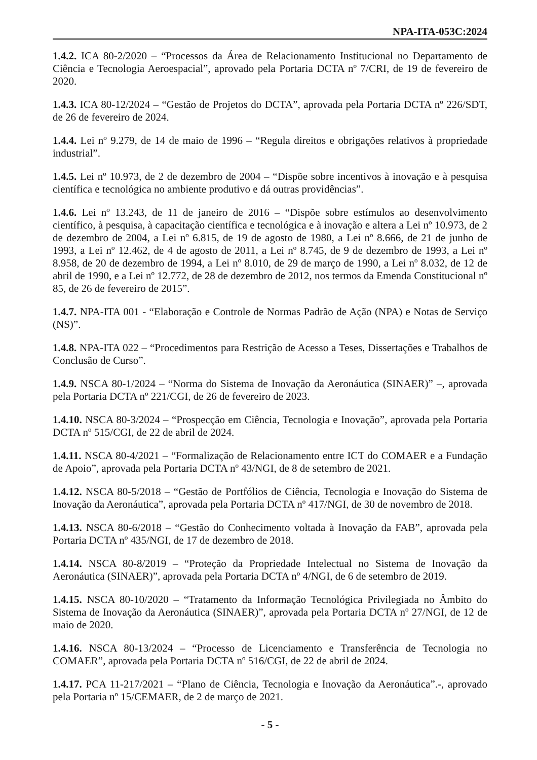NPA-ITA-053C:2024
1.4.2. ICA 80-2/2020 – “Processos da Área de Relacionamento Institucional no Departamento de Ciência e Tecnologia Aeroespacial”, aprovado pela Portaria DCTA nº 7/CRI, de 19 de fevereiro de 2020.
1.4.3. ICA 80-12/2024 – “Gestão de Projetos do DCTA”, aprovada pela Portaria DCTA nº 226/SDT, de 26 de fevereiro de 2024.
1.4.4. Lei nº 9.279, de 14 de maio de 1996 – “Regula direitos e obrigações relativos à propriedade industrial”.
1.4.5. Lei nº 10.973, de 2 de dezembro de 2004 – “Dispõe sobre incentivos à inovação e à pesquisa científica e tecnológica no ambiente produtivo e dá outras providências”.
1.4.6. Lei nº 13.243, de 11 de janeiro de 2016 – “Dispõe sobre estímulos ao desenvolvimento científico, à pesquisa, à capacitação científica e tecnológica e à inovação e altera a Lei nº 10.973, de 2 de dezembro de 2004, a Lei nº 6.815, de 19 de agosto de 1980, a Lei nº 8.666, de 21 de junho de 1993, a Lei nº 12.462, de 4 de agosto de 2011, a Lei nº 8.745, de 9 de dezembro de 1993, a Lei nº 8.958, de 20 de dezembro de 1994, a Lei nº 8.010, de 29 de março de 1990, a Lei nº 8.032, de 12 de abril de 1990, e a Lei nº 12.772, de 28 de dezembro de 2012, nos termos da Emenda Constitucional nº 85, de 26 de fevereiro de 2015”.
1.4.7. NPA-ITA 001 - “Elaboração e Controle de Normas Padrão de Ação (NPA) e Notas de Serviço (NS)”.
1.4.8. NPA-ITA 022 – “Procedimentos para Restrição de Acesso a Teses, Dissertações e Trabalhos de Conclusão de Curso”.
1.4.9. NSCA 80-1/2024 – “Norma do Sistema de Inovação da Aeronáutica (SINAER)” –, aprovada pela Portaria DCTA nº 221/CGI, de 26 de fevereiro de 2023.
1.4.10. NSCA 80-3/2024 – “Prospecção em Ciência, Tecnologia e Inovação”, aprovada pela Portaria DCTA nº 515/CGI, de 22 de abril de 2024.
1.4.11. NSCA 80-4/2021 – “Formalização de Relacionamento entre ICT do COMAER e a Fundação de Apoio”, aprovada pela Portaria DCTA nº 43/NGI, de 8 de setembro de 2021.
1.4.12. NSCA 80-5/2018 – “Gestão de Portfólios de Ciência, Tecnologia e Inovação do Sistema de Inovação da Aeronáutica”, aprovada pela Portaria DCTA nº 417/NGI, de 30 de novembro de 2018.
1.4.13. NSCA 80-6/2018 – “Gestão do Conhecimento voltada à Inovação da FAB”, aprovada pela Portaria DCTA nº 435/NGI, de 17 de dezembro de 2018.
1.4.14. NSCA 80-8/2019 – “Proteção da Propriedade Intelectual no Sistema de Inovação da Aeronáutica (SINAER)”, aprovada pela Portaria DCTA nº 4/NGI, de 6 de setembro de 2019.
1.4.15. NSCA 80-10/2020 – “Tratamento da Informação Tecnológica Privilegiada no Âmbito do Sistema de Inovação da Aeronáutica (SINAER)”, aprovada pela Portaria DCTA nº 27/NGI, de 12 de maio de 2020.
1.4.16. NSCA 80-13/2024 – “Processo de Licenciamento e Transferência de Tecnologia no COMAER”, aprovada pela Portaria DCTA nº 516/CGI, de 22 de abril de 2024.
1.4.17. PCA 11-217/2021 – “Plano de Ciência, Tecnologia e Inovação da Aeronáutica”.-, aprovado pela Portaria nº 15/CEMAER, de 2 de março de 2021.
- 5 -